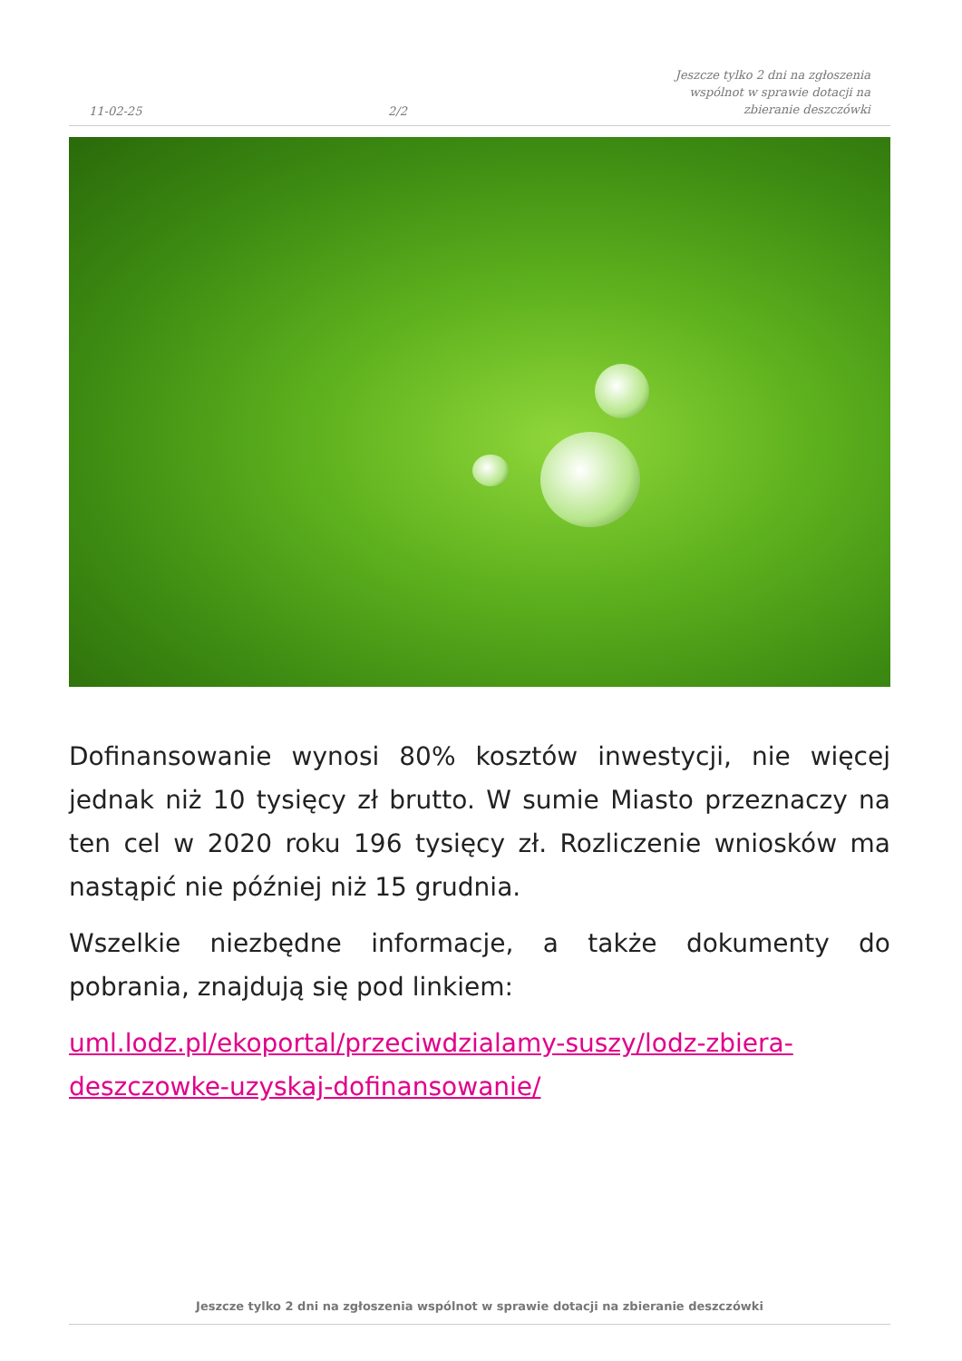11-02-25
2/2
Jeszcze tylko 2 dni na zgłoszenia
wspólnot w sprawie dotacji na
zbieranie deszczówki
Dofinansowanie wynosi 80% kosztów inwestycji, nie więcej jednak niż 10 tysięcy zł brutto. W sumie Miasto przeznaczy na ten cel w 2020 roku 196 tysięcy zł. Rozliczenie wniosków ma nastąpić nie później niż 15 grudnia.
Wszelkie niezbędne informacje, a także dokumenty do pobrania, znajdują się pod linkiem:
uml.lodz.pl/ekoportal/przeciwdzialamy-suszy/lodz-zbiera-deszczowke-uzyskaj-dofinansowanie/
Jeszcze tylko 2 dni na zgłoszenia wspólnot w sprawie dotacji na zbieranie deszczówki